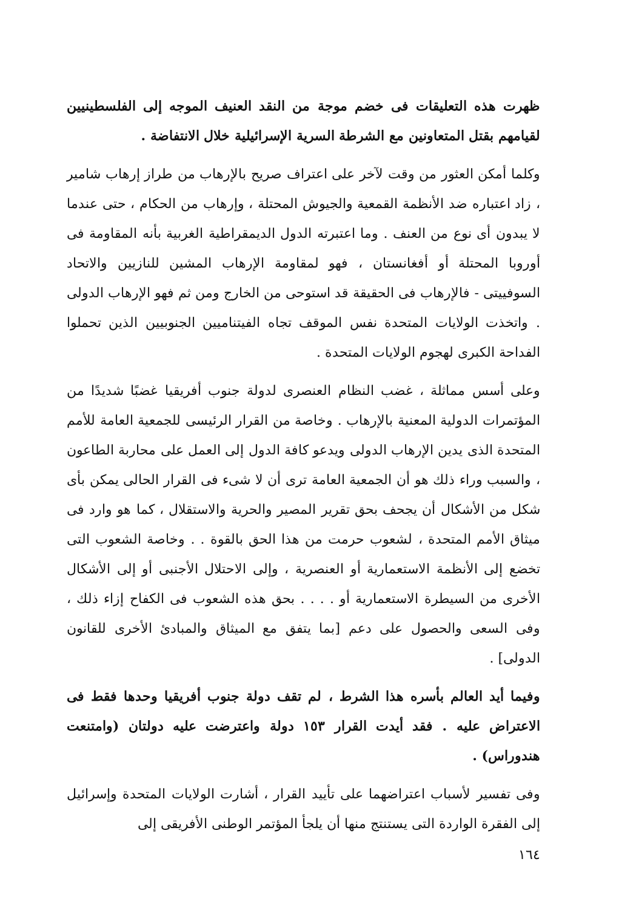ظهرت هذه التعليقات فى خضم موجة من النقد العنيف الموجه إلى الفلسطينيين لقيامهم بقتل المتعاونين مع الشرطة السرية الإسرائيلية خلال الانتفاضة .
وكلما أمكن العثور من وقت لآخر على اعتراف صريح بالإرهاب من طراز إرهاب شامير ، زاد اعتباره ضد الأنظمة القمعية والجيوش المحتلة ، وإرهاب من الحكام ، حتى عندما لا يبدون أى نوع من العنف . وما اعتبرته الدول الديمقراطية الغربية بأنه المقاومة فى أوروبا المحتلة أو أفغانستان ، فهو لمقاومة الإرهاب المشين للنازيين والاتحاد السوفييتى - فالإرهاب فى الحقيقة قد استوحى من الخارج ومن ثم فهو الإرهاب الدولى . واتخذت الولايات المتحدة نفس الموقف تجاه الفيتناميين الجنوبيين الذين تحملوا الفداحة الكبرى لهجوم الولايات المتحدة .
وعلى أسس مماثلة ، غضب النظام العنصرى لدولة جنوب أفريقيا غضبًا شديدًا من المؤتمرات الدولية المعنية بالإرهاب . وخاصة من القرار الرئيسى للجمعية العامة للأمم المتحدة الذى يدين الإرهاب الدولى ويدعو كافة الدول إلى العمل على محاربة الطاعون ، والسبب وراء ذلك هو أن الجمعية العامة ترى أن لا شىء فى القرار الحالى يمكن بأى شكل من الأشكال أن يجحف بحق تقرير المصير والحرية والاستقلال ، كما هو وارد فى ميثاق الأمم المتحدة ، لشعوب حرمت من هذا الحق بالقوة . . وخاصة الشعوب التى تخضع إلى الأنظمة الاستعمارية أو العنصرية ، وإلى الاحتلال الأجنبى أو إلى الأشكال الأخرى من السيطرة الاستعمارية أو . . . . بحق هذه الشعوب فى الكفاح إزاء ذلك ، وفى السعى والحصول على دعم [بما يتفق مع الميثاق والمبادئ الأخرى للقانون الدولى] .
وفيما أيد العالم بأسره هذا الشرط ، لم تقف دولة جنوب أفريقيا وحدها فقط فى الاعتراض عليه . فقد أيدت القرار ١٥٣ دولة واعترضت عليه دولتان (وامتنعت هندوراس) .
وفى تفسير لأسباب اعتراضهما على تأييد القرار ، أشارت الولايات المتحدة وإسرائيل إلى الفقرة الواردة التى يستنتج منها أن يلجأ المؤتمر الوطنى الأفريقى إلى
١٦٤